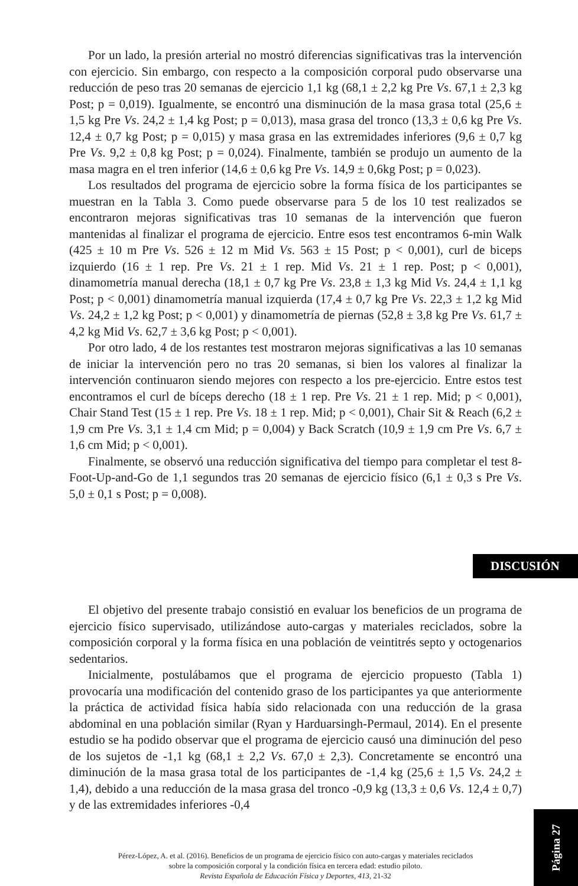Por un lado, la presión arterial no mostró diferencias significativas tras la intervención con ejercicio. Sin embargo, con respecto a la composición corporal pudo observarse una reducción de peso tras 20 semanas de ejercicio 1,1 kg (68,1 ± 2,2 kg Pre Vs. 67,1 ± 2,3 kg Post; p = 0,019). Igualmente, se encontró una disminución de la masa grasa total (25,6 ± 1,5 kg Pre Vs. 24,2 ± 1,4 kg Post; p = 0,013), masa grasa del tronco (13,3 ± 0,6 kg Pre Vs. 12,4 ± 0,7 kg Post; p = 0,015) y masa grasa en las extremidades inferiores (9,6 ± 0,7 kg Pre Vs. 9,2 ± 0,8 kg Post; p = 0,024). Finalmente, también se produjo un aumento de la masa magra en el tren inferior (14,6 ± 0,6 kg Pre Vs. 14,9 ± 0,6kg Post; p = 0,023).
Los resultados del programa de ejercicio sobre la forma física de los participantes se muestran en la Tabla 3. Como puede observarse para 5 de los 10 test realizados se encontraron mejoras significativas tras 10 semanas de la intervención que fueron mantenidas al finalizar el programa de ejercicio. Entre esos test encontramos 6-min Walk (425 ± 10 m Pre Vs. 526 ± 12 m Mid Vs. 563 ± 15 Post; p < 0,001), curl de biceps izquierdo (16 ± 1 rep. Pre Vs. 21 ± 1 rep. Mid Vs. 21 ± 1 rep. Post; p < 0,001), dinamometría manual derecha (18,1 ± 0,7 kg Pre Vs. 23,8 ± 1,3 kg Mid Vs. 24,4 ± 1,1 kg Post; p < 0,001) dinamometría manual izquierda (17,4 ± 0,7 kg Pre Vs. 22,3 ± 1,2 kg Mid Vs. 24,2 ± 1,2 kg Post; p < 0,001) y dinamometría de piernas (52,8 ± 3,8 kg Pre Vs. 61,7 ± 4,2 kg Mid Vs. 62,7 ± 3,6 kg Post; p < 0,001).
Por otro lado, 4 de los restantes test mostraron mejoras significativas a las 10 semanas de iniciar la intervención pero no tras 20 semanas, si bien los valores al finalizar la intervención continuaron siendo mejores con respecto a los pre-ejercicio. Entre estos test encontramos el curl de bíceps derecho (18 ± 1 rep. Pre Vs. 21 ± 1 rep. Mid; p < 0,001), Chair Stand Test (15 ± 1 rep. Pre Vs. 18 ± 1 rep. Mid; p < 0,001), Chair Sit & Reach (6,2 ± 1,9 cm Pre Vs. 3,1 ± 1,4 cm Mid; p = 0,004) y Back Scratch (10,9 ± 1,9 cm Pre Vs. 6,7 ± 1,6 cm Mid; p < 0,001).
Finalmente, se observó una reducción significativa del tiempo para completar el test 8-Foot-Up-and-Go de 1,1 segundos tras 20 semanas de ejercicio físico (6,1 ± 0,3 s Pre Vs. 5,0 ± 0,1 s Post; p = 0,008).
DISCUSIÓN
El objetivo del presente trabajo consistió en evaluar los beneficios de un programa de ejercicio físico supervisado, utilizándose auto-cargas y materiales reciclados, sobre la composición corporal y la forma física en una población de veintitrés septo y octogenarios sedentarios.
Inicialmente, postulábamos que el programa de ejercicio propuesto (Tabla 1) provocaría una modificación del contenido graso de los participantes ya que anteriormente la práctica de actividad física había sido relacionada con una reducción de la grasa abdominal en una población similar (Ryan y Harduarsingh-Permaul, 2014). En el presente estudio se ha podido observar que el programa de ejercicio causó una diminución del peso de los sujetos de -1,1 kg (68,1 ± 2,2 Vs. 67,0 ± 2,3). Concretamente se encontró una diminución de la masa grasa total de los participantes de -1,4 kg (25,6 ± 1,5 Vs. 24,2 ± 1,4), debido a una reducción de la masa grasa del tronco -0,9 kg (13,3 ± 0,6 Vs. 12,4 ± 0,7) y de las extremidades inferiores -0,4
Pérez-López, A. et al. (2016). Beneficios de un programa de ejercicio físico con auto-cargas y materiales reciclados
sobre la composición corporal y la condición física en tercera edad: estudio piloto.
Revista Española de Educación Física y Deportes, 413, 21-32
Página 27